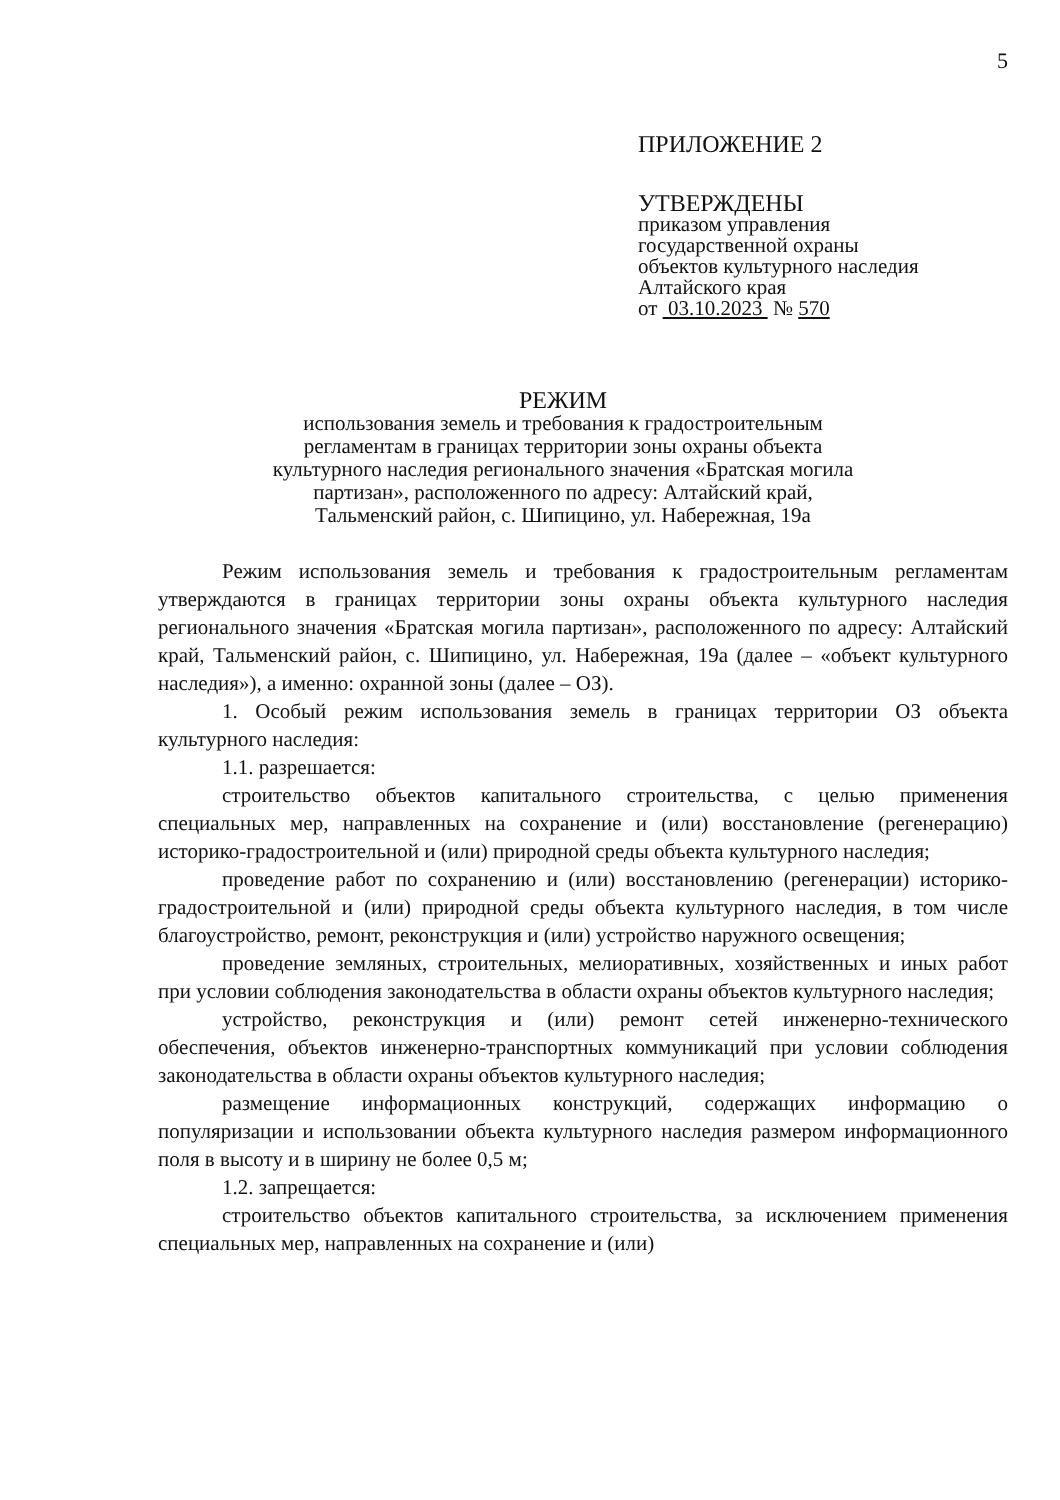5
ПРИЛОЖЕНИЕ 2
УТВЕРЖДЕНЫ
приказом управления
государственной охраны
объектов культурного наследия
Алтайского края
от 03.10.2023 № 570
РЕЖИМ
использования земель и требования к градостроительным
регламентам в границах территории зоны охраны объекта
культурного наследия регионального значения «Братская могила
партизан», расположенного по адресу: Алтайский край,
Тальменский район, с. Шипицино, ул. Набережная, 19а
Режим использования земель и требования к градостроительным регламентам утверждаются в границах территории зоны охраны объекта культурного наследия регионального значения «Братская могила партизан», расположенного по адресу: Алтайский край, Тальменский район, с. Шипицино, ул. Набережная, 19а (далее – «объект культурного наследия»), а именно: охранной зоны (далее – ОЗ).
1. Особый режим использования земель в границах территории ОЗ объекта культурного наследия:
1.1. разрешается:
строительство объектов капитального строительства, с целью применения специальных мер, направленных на сохранение и (или) восстановление (регенерацию) историко-градостроительной и (или) природной среды объекта культурного наследия;
проведение работ по сохранению и (или) восстановлению (регенерации) историко-градостроительной и (или) природной среды объекта культурного наследия, в том числе благоустройство, ремонт, реконструкция и (или) устройство наружного освещения;
проведение земляных, строительных, мелиоративных, хозяйственных и иных работ при условии соблюдения законодательства в области охраны объектов культурного наследия;
устройство, реконструкция и (или) ремонт сетей инженерно-технического обеспечения, объектов инженерно-транспортных коммуникаций при условии соблюдения законодательства в области охраны объектов культурного наследия;
размещение информационных конструкций, содержащих информацию о популяризации и использовании объекта культурного наследия размером информационного поля в высоту и в ширину не более 0,5 м;
1.2. запрещается:
строительство объектов капитального строительства, за исключением применения специальных мер, направленных на сохранение и (или)